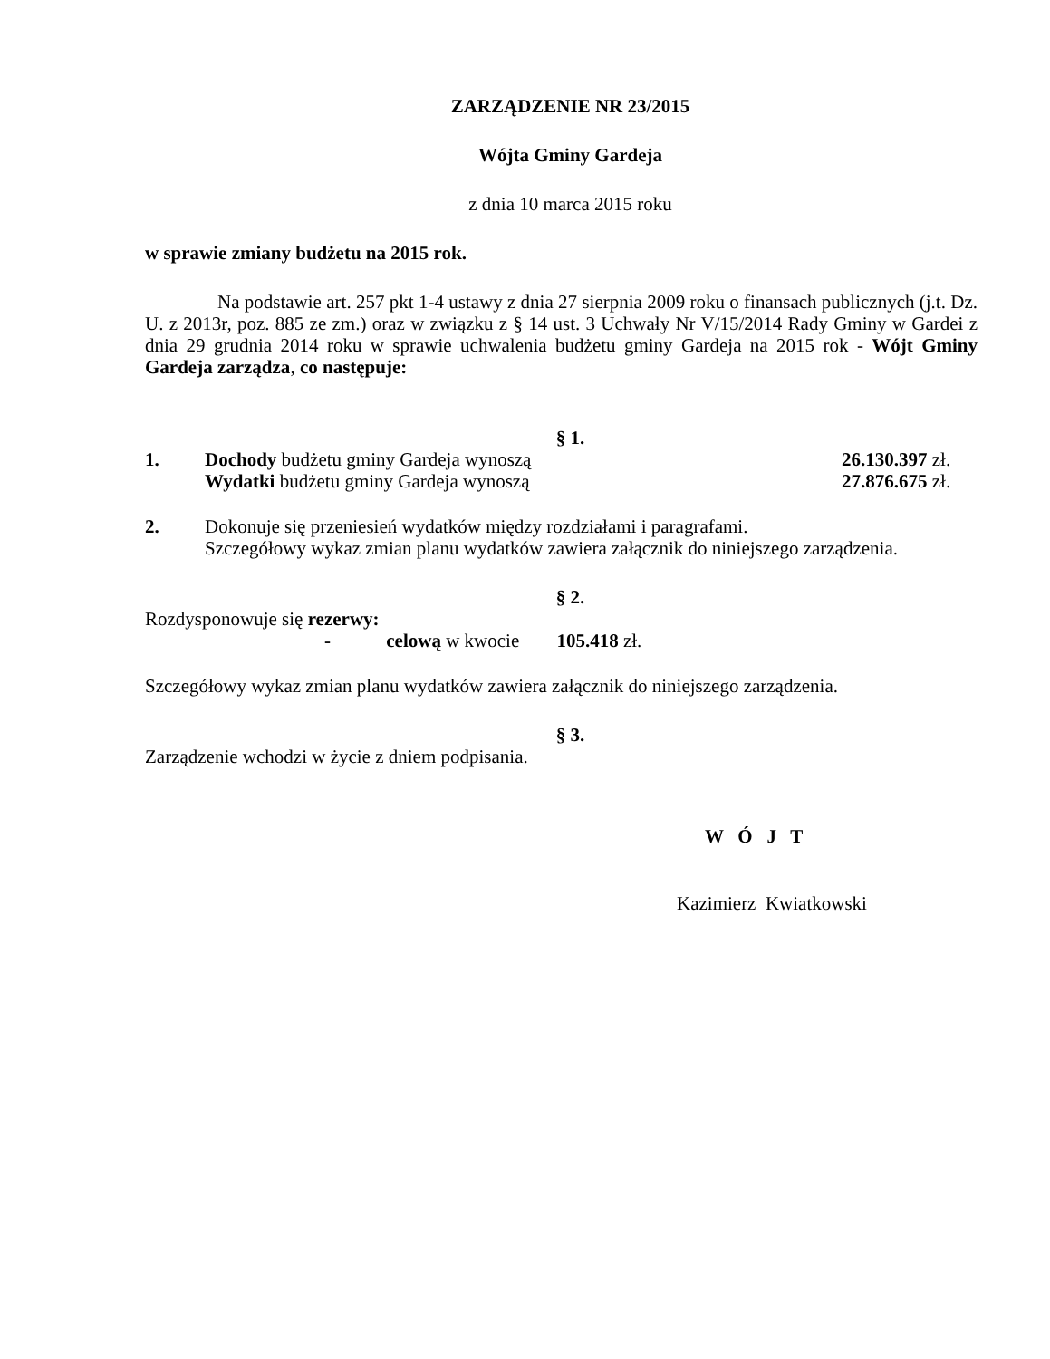ZARZĄDZENIE NR 23/2015
Wójta Gminy Gardeja
z dnia 10 marca 2015 roku
w sprawie zmiany budżetu na 2015 rok.
Na podstawie art. 257 pkt 1-4 ustawy z dnia 27 sierpnia 2009 roku o finansach publicznych (j.t. Dz. U. z 2013r, poz. 885 ze zm.) oraz w związku z § 14 ust. 3 Uchwały Nr V/15/2014 Rady Gminy w Gardei z dnia 29 grudnia 2014 roku w sprawie uchwalenia budżetu gminy Gardeja na 2015 rok - Wójt Gminy Gardeja zarządza, co następuje:
§ 1.
1. Dochody budżetu gminy Gardeja wynoszą
26.130.397 zł.
Wydatki budżetu gminy Gardeja wynoszą
27.876.675 zł.
2. Dokonuje się przeniesień wydatków między rozdziałami i paragrafami.
Szczegółowy wykaz zmian planu wydatków zawiera załącznik do niniejszego zarządzenia.
§ 2.
Rozdysponowuje się rezerwy:
- celową w kwocie 105.418 zł.
Szczegółowy wykaz zmian planu wydatków zawiera załącznik do niniejszego zarządzenia.
§ 3.
Zarządzenie wchodzi w życie z dniem podpisania.
W Ó J T
Kazimierz Kwiatkowski